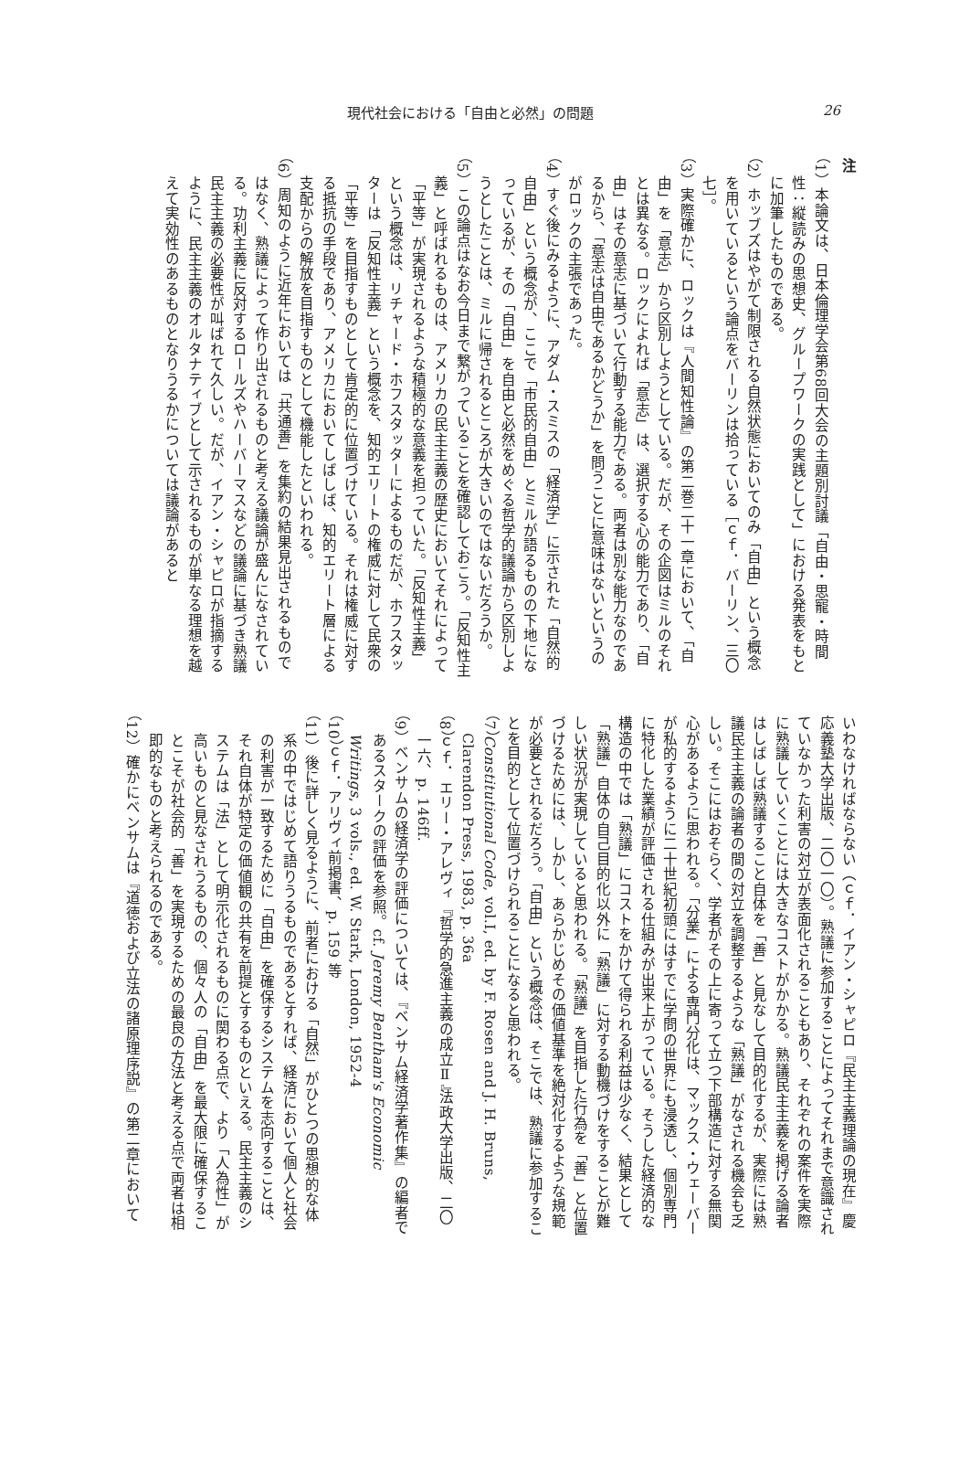現代社会における「自由と必然」の問題 26
注
（1）本論文は、日本倫理学会第68回大会の主題別討議「自由・思寵・時間性：縦読みの思想史、グループワークの実践として」における発表をもとに加筆したものである。
（2）ホッブズはやがて制限される自然状態においてのみ「自由」という概念を用いているという論点をバーリンは拾っている［ｃｆ．バーリン、三〇七］。
（3）実際確かに、ロックは『人間知性論』の第二巻二十一章において、「自由」を「意志」から区別しようとしている。だが、その企図はミルのそれとは異なる。ロックによれば「意志」は、選択する心の能力であり、「自由」はその意志に基づいて行動する能力である。両者は別な能力なのであるから、「意志は自由であるかどうか」を問うことに意味はないというのがロックの主張であった。
（4）すぐ後にみるように、アダム・スミスの「経済学」に示された「自然的自由」という概念が、ここで「市民的自由」とミルが語るものの下地になっているが、その「自由」を自由と必然をめぐる哲学的議論から区別しようとしたことは、ミルに帰されるところが大きいのではないだろうか。
（5）この論点はなお今日まで繋がっていることを確認しておこう。「反知性主義」と呼ばれるものは、アメリカの民主主義の歴史においてそれによって「平等」が実現されるような積極的な意義を担っていた。「反知性主義」という概念は、リチャード・ホフスタッターによるものだが、ホフスタッターは「反知性主義」という概念を、知的エリートの権威に対して民衆の「平等」を目指すものとして肯定的に位置づけている。それは権威に対する抵抗の手段であり、アメリカにおいてしばしば、知的エリート層による支配からの解放を目指すものとして機能したといわれる。
（6）周知のように近年においては「共通善」を集約の結果見出されるものではなく、熟議によって作り出されるものと考える議論が盛んになされている。功利主義に反対するロールズやハーバーマスなどの議論に基づき熟議民主主義の必要性が叫ばれて久しい。だが、イアン・シャピロが指摘するように、民主主義のオルタナティブとして示されるものが単なる理想を越えて実効性のあるものとなりうるかについては議論があると
いわなければならない（ｃｆ．イアン・シャピロ『民主主義理論の現在』慶応義塾大学出版、二〇一〇）。熟議に参加することによってそれまで意識されていなかった利害の対立が表面化されることもあり、それぞれの案件を実際に熟議していくことには大きなコストがかかる。熟議民主主義を掲げる論者はしばしば熟議すること自体を「善」と見なして目的化するが、実際には熟議民主主義の論者の間の対立を調整するような「熟議」がなされる機会も乏しい。そこにはおそらく、学者がその上に寄って立つ下部構造に対する無関心があるように思われる。「分業」による専門分化は、マックス・ウェーバーが私的するように二十世紀初頭にはすでに学問の世界にも浸透し、個別専門に特化した業績が評価される仕組みが出来上がっている。そうした経済的な構造の中では「熟議」にコストをかけて得られる利益は少なく、結果として「熟議」自体の自己目的化以外に「熟議」に対する動機づけをすることが難しい状況が実現していると思われる。「熟議」を目指した行為を「善」と位置づけるためには、しかし、あらかじめその価値基準を絶対化するような規範が必要とされるだろう。「自由」という概念は、そこでは、熟議に参加することを目的として位置づけられることになると思われる。
（7）Constitutional Code, vol.I, ed. by F. Rosen and J. H. Bruns, Clarendon Press, 1983, p. 36a
（8）ｃｆ．エリー・アレヴィ『哲学的急進主義の成立Ⅱ』法政大学出版、二〇一六、p. 146ff.
（9）ベンサムの経済学の評価については、『ベンサム経済学著作集』の編者であるスタークの評価を参照。cf. Jeremy Bentham's Economic Writings, 3 vols., ed. W. Stark, London, 1952-4
（10）ｃｆ．アリヴィ前掲書、p. 159 等
（11）後に詳しく見るように、前者における「自然」がひとつの思想的な体系の中ではじめて語りうるものであるとすれば、経済において個人と社会の利害が一致するために「自由」を確保するシステムを志向することは、それ自体が特定の価値観の共有を前提とするものといえる。民主主義のシステムは「法」として明示化されるものに関わる点で、より「人為性」が高いものと見なされうるものの、個々人の「自由」を最大限に確保することこそが社会的「善」を実現するための最良の方法と考える点で両者は相即的なものと考えられるのである。
（12）確かにベンサムは『道徳および立法の諸原理序説』の第二章において